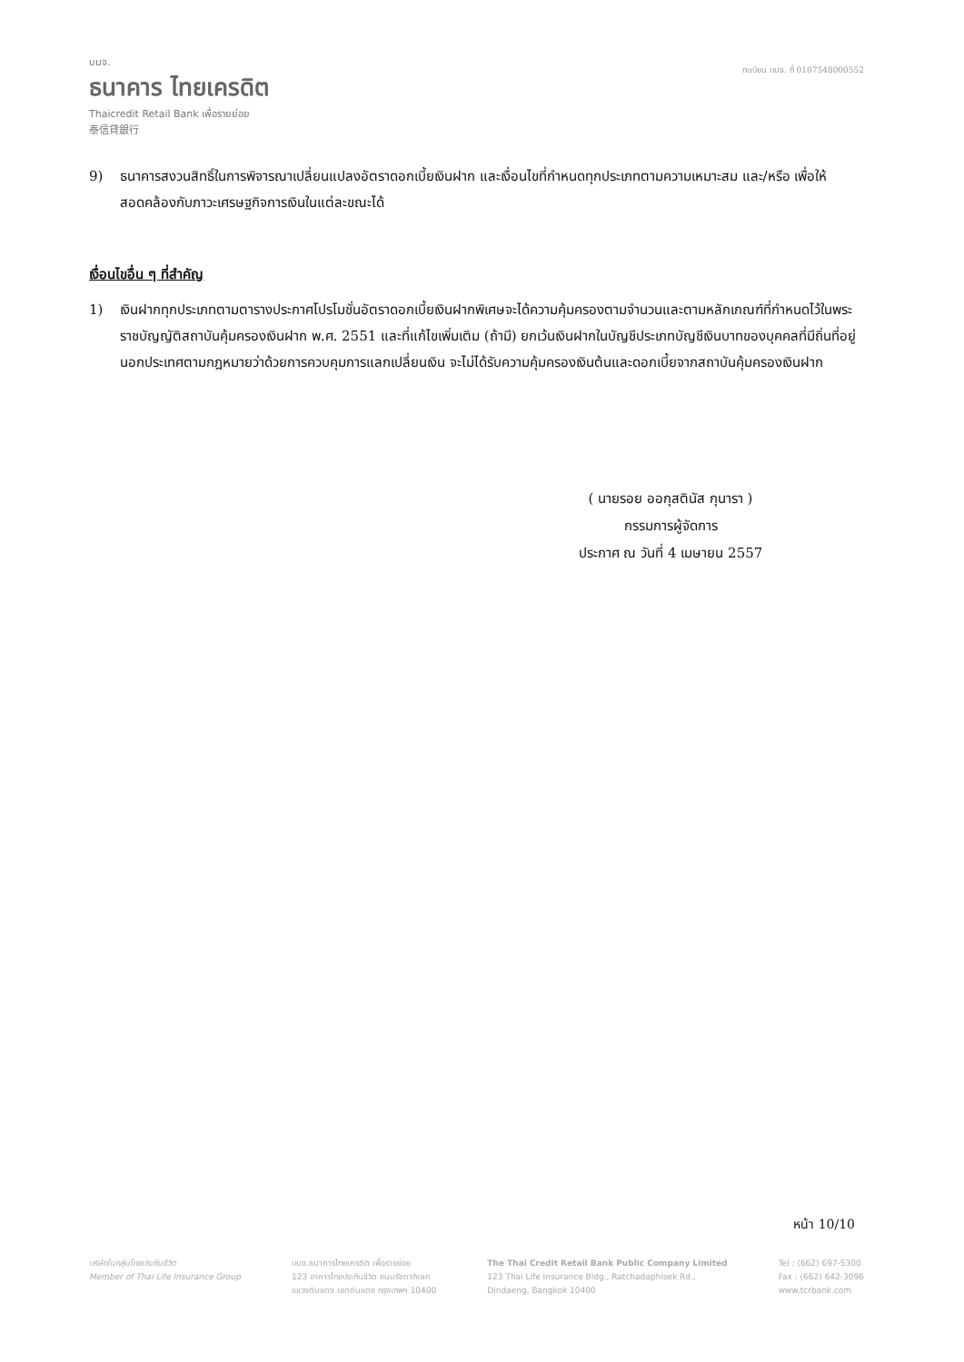บมจ.
ธนาคาร ไทยเครดิต
Thaicredit Retail Bank เพื่อรายย่อย
泰信貸銀行
ทะเบียน บมจ. ที่ 0107548000552
9) ธนาคารสงวนสิทธิ์ในการพิจารณาเปลี่ยนแปลงอัตราดอกเบี้ยเงินฝาก และเงื่อนไขที่กำหนดทุกประเภทตามความเหมาะสม และ/หรือ เพื่อให้สอดคล้องกับภาวะเศรษฐกิจการเงินในแต่ละขณะได้
เงื่อนไขอื่น ๆ ที่สำคัญ
1) เงินฝากทุกประเภทตามตารางประกาศโปรโมชั่นอัตราดอกเบี้ยเงินฝากพิเศษจะได้ความคุ้มครองตามจำนวนและตามหลักเกณฑ์ที่กำหนดไว้ในพระราชบัญญัติสถาบันคุ้มครองเงินฝาก พ.ศ. 2551 และที่แก้ไขเพิ่มเติม (ถ้ามี) ยกเว้นเงินฝากในบัญชีประเภทบัญชีเงินบาทของบุคคลที่มีถิ่นที่อยู่นอกประเทศตามกฎหมายว่าด้วยการควบคุมการแลกเปลี่ยนเงิน จะไม่ได้รับความคุ้มครองเงินต้นและดอกเบี้ยจากสถาบันคุ้มครองเงินฝาก
( นายรอย ออกุสตินัส กุนารา )
กรรมการผู้จัดการ
ประกาศ ณ วันที่ 4 เมษายน 2557
หน้า 10/10
บริษัทในกลุ่มไทยประกันชีวิต
Member of Thai Life Insurance Group
บมจ.ธนาคารไทยเครดิต เพื่อรายย่อย
123 อาคารไทยประกันชีวิต ถนนรัชดาภิเษก
แขวงดินแดง เขตดินแดง กรุงเทพฯ 10400
The Thai Credit Retail Bank Public Company Limited
123 Thai Life Insurance Bldg., Ratchadaphisek Rd.,
Dindaeng, Bangkok 10400
Tel : (662) 697-5300
Fax : (662) 642-3096
www.tcrbank.com